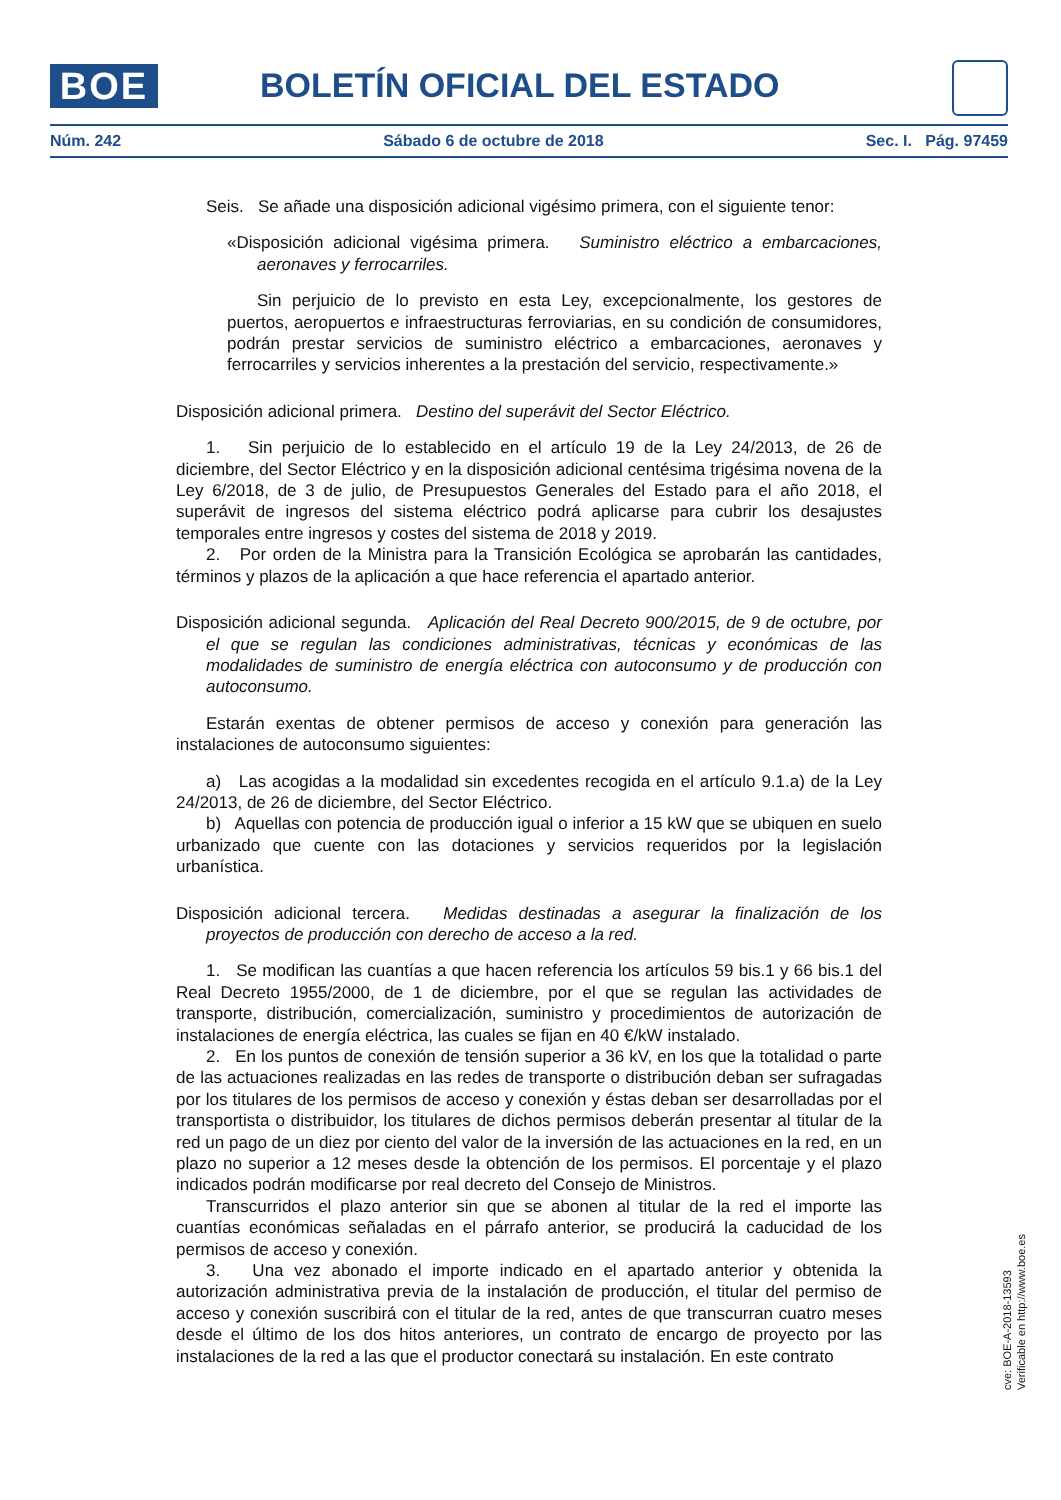BOE BOLETÍN OFICIAL DEL ESTADO
Núm. 242 Sábado 6 de octubre de 2018 Sec. I. Pág. 97459
Seis. Se añade una disposición adicional vigésimo primera, con el siguiente tenor:
«Disposición adicional vigésima primera. Suministro eléctrico a embarcaciones, aeronaves y ferrocarriles.
Sin perjuicio de lo previsto en esta Ley, excepcionalmente, los gestores de puertos, aeropuertos e infraestructuras ferroviarias, en su condición de consumidores, podrán prestar servicios de suministro eléctrico a embarcaciones, aeronaves y ferrocarriles y servicios inherentes a la prestación del servicio, respectivamente.»
Disposición adicional primera. Destino del superávit del Sector Eléctrico.
1. Sin perjuicio de lo establecido en el artículo 19 de la Ley 24/2013, de 26 de diciembre, del Sector Eléctrico y en la disposición adicional centésima trigésima novena de la Ley 6/2018, de 3 de julio, de Presupuestos Generales del Estado para el año 2018, el superávit de ingresos del sistema eléctrico podrá aplicarse para cubrir los desajustes temporales entre ingresos y costes del sistema de 2018 y 2019.
2. Por orden de la Ministra para la Transición Ecológica se aprobarán las cantidades, términos y plazos de la aplicación a que hace referencia el apartado anterior.
Disposición adicional segunda. Aplicación del Real Decreto 900/2015, de 9 de octubre, por el que se regulan las condiciones administrativas, técnicas y económicas de las modalidades de suministro de energía eléctrica con autoconsumo y de producción con autoconsumo.
Estarán exentas de obtener permisos de acceso y conexión para generación las instalaciones de autoconsumo siguientes:
a) Las acogidas a la modalidad sin excedentes recogida en el artículo 9.1.a) de la Ley 24/2013, de 26 de diciembre, del Sector Eléctrico.
b) Aquellas con potencia de producción igual o inferior a 15 kW que se ubiquen en suelo urbanizado que cuente con las dotaciones y servicios requeridos por la legislación urbanística.
Disposición adicional tercera. Medidas destinadas a asegurar la finalización de los proyectos de producción con derecho de acceso a la red.
1. Se modifican las cuantías a que hacen referencia los artículos 59 bis.1 y 66 bis.1 del Real Decreto 1955/2000, de 1 de diciembre, por el que se regulan las actividades de transporte, distribución, comercialización, suministro y procedimientos de autorización de instalaciones de energía eléctrica, las cuales se fijan en 40 €/kW instalado.
2. En los puntos de conexión de tensión superior a 36 kV, en los que la totalidad o parte de las actuaciones realizadas en las redes de transporte o distribución deban ser sufragadas por los titulares de los permisos de acceso y conexión y éstas deban ser desarrolladas por el transportista o distribuidor, los titulares de dichos permisos deberán presentar al titular de la red un pago de un diez por ciento del valor de la inversión de las actuaciones en la red, en un plazo no superior a 12 meses desde la obtención de los permisos. El porcentaje y el plazo indicados podrán modificarse por real decreto del Consejo de Ministros.
Transcurridos el plazo anterior sin que se abonen al titular de la red el importe las cuantías económicas señaladas en el párrafo anterior, se producirá la caducidad de los permisos de acceso y conexión.
3. Una vez abonado el importe indicado en el apartado anterior y obtenida la autorización administrativa previa de la instalación de producción, el titular del permiso de acceso y conexión suscribirá con el titular de la red, antes de que transcurran cuatro meses desde el último de los dos hitos anteriores, un contrato de encargo de proyecto por las instalaciones de la red a las que el productor conectará su instalación. En este contrato
cve: BOE-A-2018-13593
Verificable en http://www.boe.es